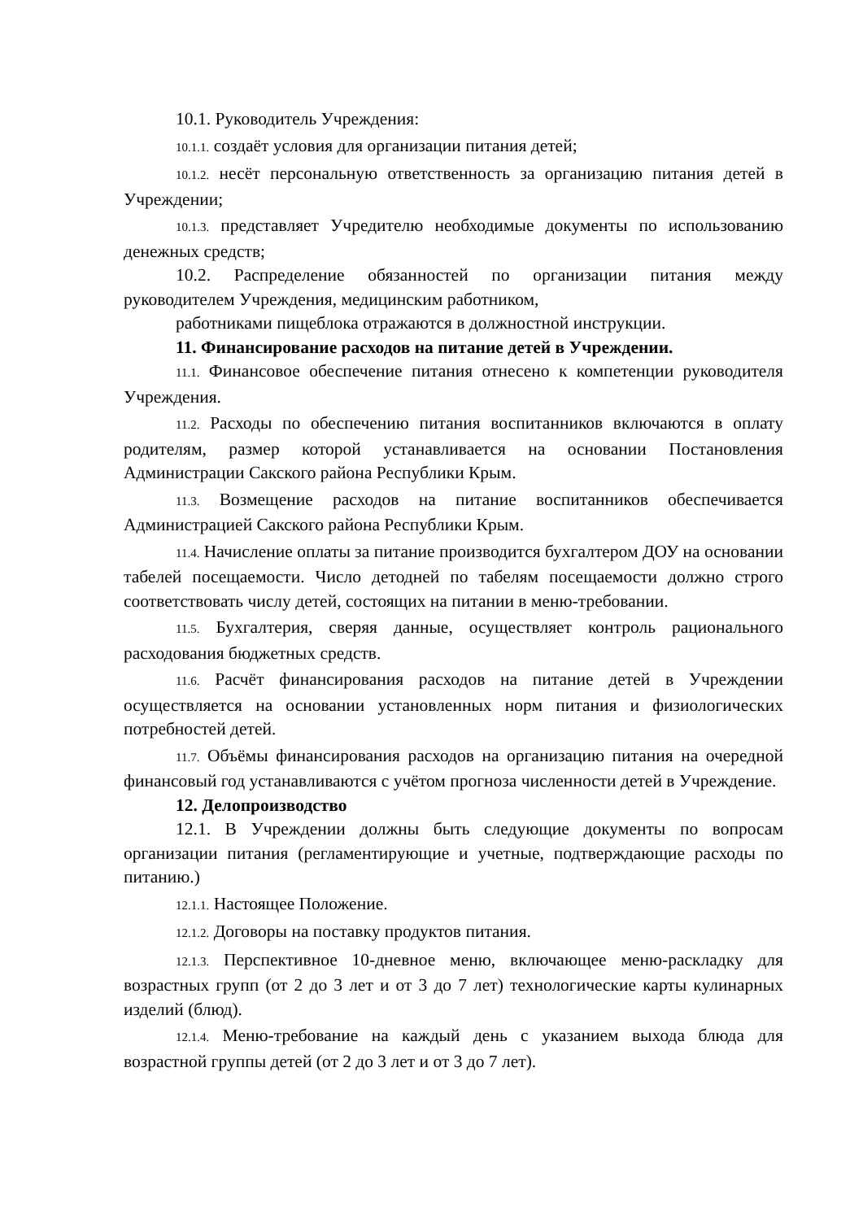10.1. Руководитель Учреждения:
10.1.1. создаёт условия для организации питания детей;
10.1.2. несёт персональную ответственность за организацию питания детей в Учреждении;
10.1.3. представляет Учредителю необходимые документы по использованию денежных средств;
10.2. Распределение обязанностей по организации питания между руководителем Учреждения, медицинским работником,
работниками пищеблока отражаются в должностной инструкции.
11. Финансирование расходов на питание детей в Учреждении.
11.1. Финансовое обеспечение питания отнесено к компетенции руководителя Учреждения.
11.2. Расходы по обеспечению питания воспитанников включаются в оплату родителям, размер которой устанавливается на основании Постановления Администрации Сакского района Республики Крым.
11.3. Возмещение расходов на питание воспитанников обеспечивается Администрацией Сакского района Республики Крым.
11.4. Начисление оплаты за питание производится бухгалтером ДОУ на основании табелей посещаемости. Число детодней по табелям посещаемости должно строго соответствовать числу детей, состоящих на питании в меню-требовании.
11.5. Бухгалтерия, сверяя данные, осуществляет контроль рационального расходования бюджетных средств.
11.6. Расчёт финансирования расходов на питание детей в Учреждении осуществляется на основании установленных норм питания и физиологических потребностей детей.
11.7. Объёмы финансирования расходов на организацию питания на очередной финансовый год устанавливаются с учётом прогноза численности детей в Учреждение.
12. Делопроизводство
12.1. В Учреждении должны быть следующие документы по вопросам организации питания (регламентирующие и учетные, подтверждающие расходы по питанию.)
12.1.1. Настоящее Положение.
12.1.2. Договоры на поставку продуктов питания.
12.1.3. Перспективное 10-дневное меню, включающее меню-раскладку для возрастных групп (от 2 до 3 лет и от 3 до 7 лет) технологические карты кулинарных изделий (блюд).
12.1.4. Меню-требование на каждый день с указанием выхода блюда для возрастной группы детей (от 2 до 3 лет и от 3 до 7 лет).